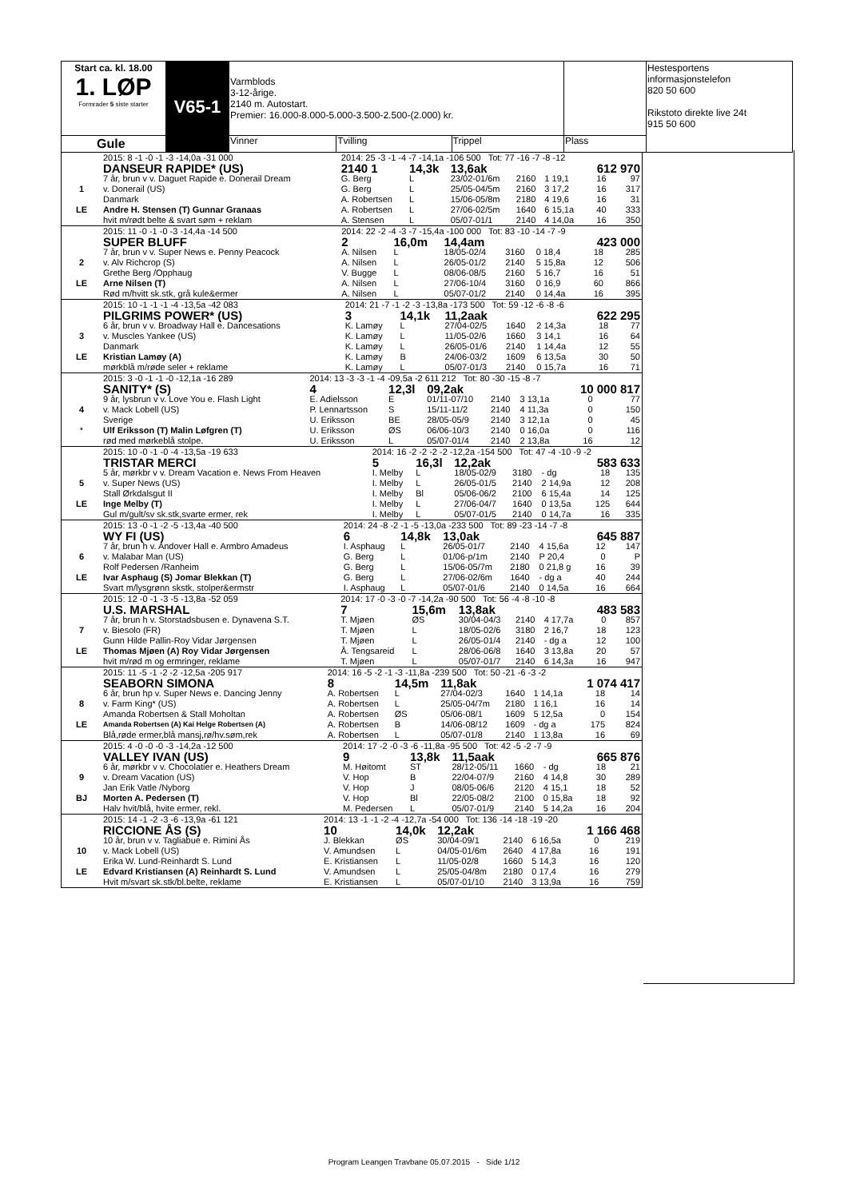| Start ca. kl. 18.00 1. LØP Formrader 5 siste starter | V65-1 | Varmblods 3-12-årige. 2140 m. Autostart. Premier: 16.000-8.000-5.000-3.500-2.500-(2.000) kr. | | | | Hestesportens informasjonstelefon 820 50 600 Rikstoto direkte live 24t 915 50 600 |
| Gule | | Vinner | Tvilling | Trippel | Plass | |
| | 2015: 8 -1 -0 -1 -3 -14,0a -31 000 | 2014: 25 -3 -1 -4 -7 -14,1a -106 500 Tot: 77 -16 -7 -8 -12 | | | | | | |
| | DANSEUR RAPIDE* (US) | 2140 1 | 14,3k | 13,6ak | | | 612 970 | |
| 1 | 7 år, brun v v. Daguet Rapide e. Donerail Dream | G. Berg | L | 23/02-01/6m | 2160 | 1 19,1 | 16 | 97 |
| | v. Donerail (US) | G. Berg | L | 25/05-04/5m | 2160 | 3 17,2 | 16 | 317 |
| | Danmark | A. Robertsen | L | 15/06-05/8m | 2180 | 4 19,6 | 16 | 31 |
| LE | Andre H. Stensen (T) Gunnar Granaas | A. Robertsen | L | 27/06-02/5m | 1640 | 6 15,1a | 40 | 333 |
| | hvit m/rødt belte & svart søm + reklam | A. Stensen | L | 05/07-01/1 | 2140 | 4 14,0a | 16 | 350 |
| | 2015: 11 -0 -1 -0 -3 -14,4a -14 500 | 2014: 22 -2 -4 -3 -7 -15,4a -100 000 Tot: 83 -10 -14 -7 -9 | | | | | | |
| | SUPER BLUFF | 2 | 16,0m | 14,4am | | | 423 000 | |
| 2 | 7 år, brun v v. Super News e. Penny Peacock | A. Nilsen | L | 18/05-02/4 | 3160 | 0 18,4 | 18 | 285 |
| | v. Alv Richcrop (S) | A. Nilsen | L | 26/05-01/2 | 2140 | 5 15,8a | 12 | 506 |
| | Grethe Berg /Opphaug | V. Bugge | L | 08/06-08/5 | 2160 | 5 16,7 | 16 | 51 |
| LE | Arne Nilsen (T) | A. Nilsen | L | 27/06-10/4 | 3160 | 0 16,9 | 60 | 866 |
| | Rød m/hvitt sk.stk, grå kule&ermer | A. Nilsen | L | 05/07-01/2 | 2140 | 0 14,4a | 16 | 395 |
| | 2015: 10 -1 -1 -1 -4 -13,5a -42 083 | 2014: 21 -7 -1 -2 -3 -13,8a -173 500 Tot: 59 -12 -6 -8 -6 | | | | | | |
| | PILGRIMS POWER* (US) | 3 | 14,1k | 11,2aak | | | 622 295 | |
| 3 | 6 år, brun v v. Broadway Hall e. Dancesations | K. Lamøy | L | 27/04-02/5 | 1640 | 2 14,3a | 18 | 77 |
| | v. Muscles Yankee (US) | K. Lamøy | L | 11/05-02/6 | 1660 | 3 14,1 | 16 | 64 |
| | Danmark | K. Lamøy | L | 26/05-01/6 | 2140 | 1 14,4a | 12 | 55 |
| LE | Kristian Lamøy (A) | K. Lamøy | B | 24/06-03/2 | 1609 | 6 13,5a | 30 | 50 |
| | mørkblå m/røde seler + reklame | K. Lamøy | L | 05/07-01/3 | 2140 | 0 15,7a | 16 | 71 |
| | 2015: 3 -0 -1 -1 -0 -12,1a -16 289 | 2014: 13 -3 -3 -1 -4 -09,5a -2 611 212 Tot: 80 -30 -15 -8 -7 | | | | | | |
| | SANITY* (S) | 4 | 12,3l | 09,2ak | | | 10 000 817 | |
| 4 | 9 år, lysbrun v v. Love You e. Flash Light | E. Adielsson | E | 01/11-07/10 | 2140 | 3 13,1a | 0 | 77 |
| | v. Mack Lobell (US) | P. Lennartsson | S | 15/11-11/2 | 2140 | 4 11,3a | 0 | 150 |
| | Sverige | U. Eriksson | BE | 28/05-05/9 | 2140 | 3 12,1a | 0 | 45 |
| * | Ulf Eriksson (T) Malin Løfgren (T) | U. Eriksson | ØS | 06/06-10/3 | 2140 | 0 16,0a | 0 | 116 |
| | rød med mørkeblå stolpe. | U. Eriksson | L | 05/07-01/4 | 2140 | 2 13,8a | 16 | 12 |
| | 2015: 10 -0 -1 -0 -4 -13,5a -19 633 | 2014: 16 -2 -2 -2 -2 -12,2a -154 500 Tot: 47 -4 -10 -9 -2 | | | | | | |
| | TRISTAR MERCI | 5 | 16,3l | 12,2ak | | | 583 633 | |
| 5 | 5 år, mørkbr v v. Dream Vacation e. News From Heaven | I. Melby | L | 18/05-02/9 | 3180 | - dg | 18 | 135 |
| | v. Super News (US) | I. Melby | L | 26/05-01/5 | 2140 | 2 14,9a | 12 | 208 |
| | Stall Ørkdalsgut II | I. Melby | Bl | 05/06-06/2 | 2100 | 6 15,4a | 14 | 125 |
| LE | Inge Melby (T) | I. Melby | L | 27/06-04/7 | 1640 | 0 13,5a | 125 | 644 |
| | Gul m/gult/sv sk.stk,svarte ermer, rek | I. Melby | L | 05/07-01/5 | 2140 | 0 14,7a | 16 | 335 |
| | 2015: 13 -0 -1 -2 -5 -13,4a -40 500 | 2014: 24 -8 -2 -1 -5 -13,0a -233 500 Tot: 89 -23 -14 -7 -8 | | | | | | |
| | WY FI (US) | 6 | 14,8k | 13,0ak | | | 645 887 | |
| 6 | 7 år, brun h v. Andover Hall e. Armbro Amadeus | I. Asphaug | L | 26/05-01/7 | 2140 | 4 15,6a | 12 | 147 |
| | v. Malabar Man (US) | G. Berg | L | 01/06-p/1m | 2140 | P 20,4 | 0 | P |
| | Rolf Pedersen /Ranheim | G. Berg | L | 15/06-05/7m | 2180 | 0 21,8 g | 16 | 39 |
| LE | Ivar Asphaug (S) Jomar Blekkan (T) | G. Berg | L | 27/06-02/6m | 1640 | - dg a | 40 | 244 |
| | Svart m/lysgrønn skstk, stolper&ermstr | I. Asphaug | L | 05/07-01/6 | 2140 | 0 14,5a | 16 | 664 |
| | 2015: 12 -0 -1 -3 -5 -13,8a -52 059 | 2014: 17 -0 -3 -0 -7 -14,2a -90 500 Tot: 56 -4 -8 -10 -8 | | | | | | |
| | U.S. MARSHAL | 7 | 15,6m | 13,8ak | | | 483 583 | |
| 7 | 7 år, brun h v. Storstadsbusen e. Dynavena S.T. | T. Mjøen | ØS | 30/04-04/3 | 2140 | 4 17,7a | 0 | 857 |
| | v. Biesolo (FR) | T. Mjøen | L | 18/05-02/6 | 3180 | 2 16,7 | 18 | 123 |
| | Gunn Hilde Pallin-Roy Vidar Jørgensen | T. Mjøen | L | 26/05-01/4 | 2140 | - dg a | 12 | 100 |
| LE | Thomas Mjøen (A) Roy Vidar Jørgensen | Å. Tengsareid | L | 28/06-06/8 | 1640 | 3 13,8a | 20 | 57 |
| | hvit m/rød m og ermringer, reklame | T. Mjøen | L | 05/07-01/7 | 2140 | 6 14,3a | 16 | 947 |
| | 2015: 11 -5 -1 -2 -2 -12,5a -205 917 | 2014: 16 -5 -2 -1 -3 -11,8a -239 500 Tot: 50 -21 -6 -3 -2 | | | | | | |
| | SEABORN SIMONA | 8 | 14,5m | 11,8ak | | | 1 074 417 | |
| 8 | 6 år, brun hp v. Super News e. Dancing Jenny | A. Robertsen | L | 27/04-02/3 | 1640 | 1 14,1a | 18 | 14 |
| | v. Farm King* (US) | A. Robertsen | L | 25/05-04/7m | 2180 | 1 16,1 | 16 | 14 |
| | Amanda Robertsen & Stall Moholtan | A. Robertsen | ØS | 05/06-08/1 | 1609 | 5 12,5a | 0 | 154 |
| LE | Amanda Robertsen (A) Kai Helge Robertsen (A) | A. Robertsen | B | 14/06-08/12 | 1609 | - dg a | 175 | 824 |
| | Blå,røde ermer,blå mansj,rø/hv.søm,rek | A. Robertsen | L | 05/07-01/8 | 2140 | 1 13,8a | 16 | 69 |
| | 2015: 4 -0 -0 -0 -3 -14,2a -12 500 | 2014: 17 -2 -0 -3 -6 -11,8a -95 500 Tot: 42 -5 -2 -7 -9 | | | | | | |
| | VALLEY IVAN (US) | 9 | 13,8k | 11,5aak | | | 665 876 | |
| 9 | 6 år, mørkbr v v. Chocolatier e. Heathers Dream | M. Høitomt | ST | 28/12-05/11 | 1660 | - dg | 18 | 21 |
| | v. Dream Vacation (US) | V. Hop | B | 22/04-07/9 | 2160 | 4 14,8 | 30 | 289 |
| | Jan Erik Vatle /Nyborg | V. Hop | J | 08/05-06/6 | 2120 | 4 15,1 | 18 | 52 |
| BJ | Morten A. Pedersen (T) | V. Hop | Bl | 22/05-08/2 | 2100 | 0 15,8a | 18 | 92 |
| | Halv hvit/blå, hvite ermer, rekl. | M. Pedersen | L | 05/07-01/9 | 2140 | 5 14,2a | 16 | 204 |
| | 2015: 14 -1 -2 -3 -6 -13,9a -61 121 | 2014: 13 -1 -1 -2 -4 -12,7a -54 000 Tot: 136 -14 -18 -19 -20 | | | | | | |
| | RICCIONE ÅS (S) | 10 | 14,0k | 12,2ak | | | 1 166 468 | |
| 10 | 10 år, brun v v. Tagliabue e. Rimini Ås | J. Blekkan | ØS | 30/04-09/1 | 2140 | 6 16,5a | 0 | 219 |
| | v. Mack Lobell (US) | V. Amundsen | L | 04/05-01/6m | 2640 | 4 17,8a | 16 | 191 |
| | Erika W. Lund-Reinhardt S. Lund | E. Kristiansen | L | 11/05-02/8 | 1660 | 5 14,3 | 16 | 120 |
| LE | Edvard Kristiansen (A) Reinhardt S. Lund | V. Amundsen | L | 25/05-04/8m | 2180 | 0 17,4 | 16 | 279 |
| | Hvit m/svart sk.stk/bl.belte, reklame | E. Kristiansen | L | 05/07-01/10 | 2140 | 3 13,9a | 16 | 759 |
Program Leangen Travbane 05.07.2015 - Side 1/12